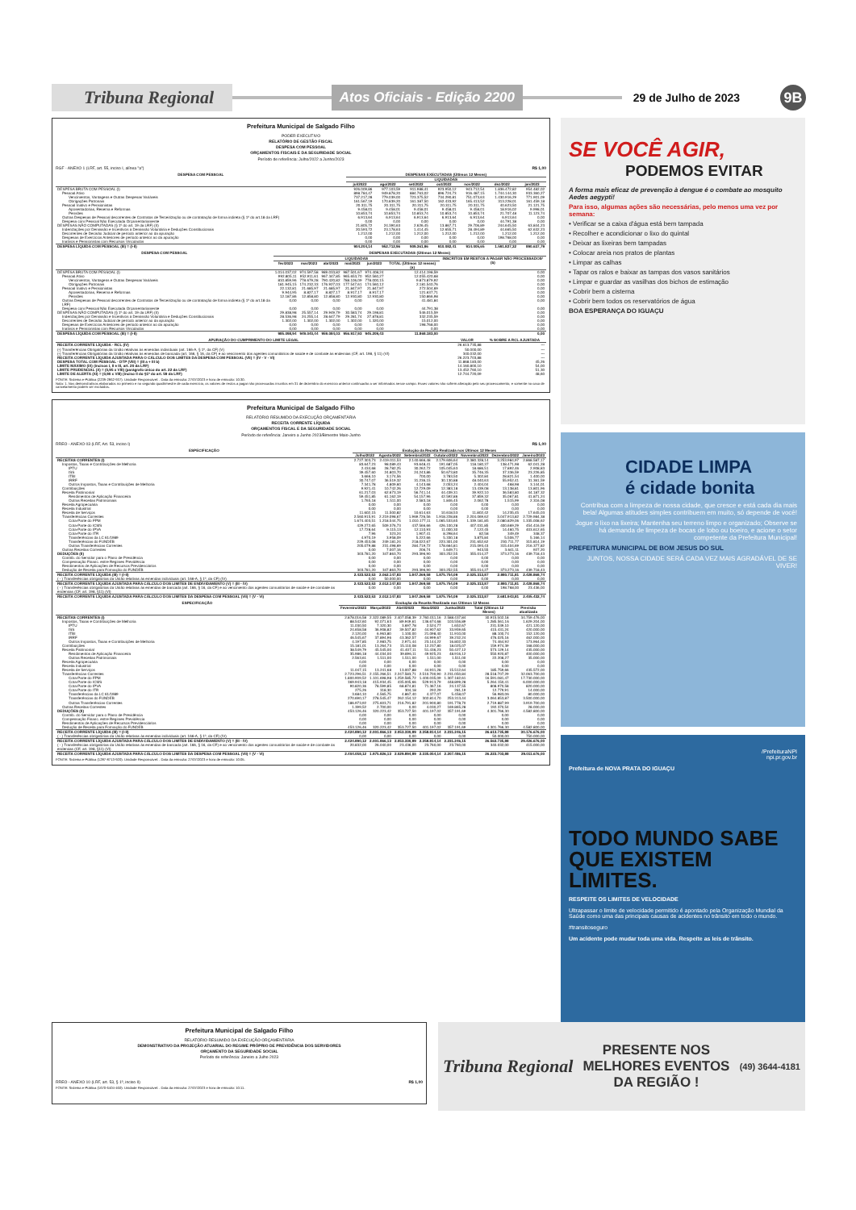Tribuna Regional
Atos Oficiais - Edição 2200
29 de Julho de 2023
9B
Prefeitura Municipal de Salgado Filho
PODER EXECUTIVO
RELATÓRIO DE GESTÃO FISCAL
DESPESA COM PESSOAL
ORÇAMENTOS FISCAIS E DA SEGURIDADE SOCIAL
Período de referência: Julho/2022 a Junho/2023
RGF - ANEXO 1 (LRF, art. 55, inciso I, alínea "a") R$ 1,00
| DESPESA COM PESSOAL | DESPESAS EXECUTADAS (Últimos 12 Meses) | | | | | | |
| --- | --- | --- | --- | --- | --- | --- | --- |
| | LIQUIDADAS | | | | | | |
| | jul/2022 | ago/2022 | set/2022 | out/2022 | nov/2022 | dez/2022 | jan/2023 |
| DESPESA BRUTA COM PESSOAL (I) | 926.009,86 | 977.103,59 | 911.988,41 | 923.950,12 | 943.712,54 | 1.836.472,82 | 954.482,02 |
| Pessoal Ativo | 898.784,47 | 949.878,20 | 884.763,02 | 896.724,73 | 916.487,15 | 1.744.144,30 | 933.360,27 |
| Vencimentos, Vantagens e Outras Despesas Variáveis | 737.217,28 | 779.039,00 | 723.375,52 | 734.290,81 | 751.073,63 | 1.430.916,29 | 771.901,09 |
| Obrigações Patronais | 161.567,19 | 170.839,20 | 161.387,50 | 162.433,92 | 165.413,52 | 313.228,01 | 161.459,18 |
| Pessoal Inativo e Pensionistas | 20.311,75 | 20.311,75 | 20.311,75 | 20.311,75 | 20.311,75 | 40.623,50 | 21.121,75 |
| Aposentadorias, Reserva e Reformas | 9.458,01 | 9.458,01 | 9.458,01 | 9.458,01 | 9.458,01 | 18.916,02 | 9.998,01 |
| Pensões | 10.853,74 | 10.853,74 | 10.853,74 | 10.853,74 | 10.853,74 | 21.707,48 | 11.123,74 |
| Outras Despesas de Pessoal decorrentes de Contratos de Terceirização ou de contratação de forma indireta (§ 1º do art.18 da LRF) | 6.913,64 | 6.913,64 | 6.913,64 | 6.913,64 | 6.913,64 | 6.913,64 | 0,00 |
| Despesa com Pessoal Não Executada Orçamentariamente | 0,00 | 0,00 | 0,00 | 0,00 | 0,00 | 44.791,38 | 0,00 |
| DESPESAS NÃO COMPUTADAS (§ 1º do art. 19 da LRF) (II) | 21.805,72 | 24.390,63 | 2.626,45 | 13.867,71 | 29.706,89 | 244.645,50 | 63.844,23 |
| Indenizações por Demissão e Incentivos à Demissão Voluntária e Deduções Constitucionais | 20.593,72 | 23.178,63 | 1.414,45 | 12.655,71 | 28.494,89 | 44.665,50 | 62.632,23 |
| Decorrentes de Decisão Judicial de período anterior ao da apuração | 1.212,00 | 1.212,00 | 1.212,00 | 1.212,00 | 1.212,00 | 1.212,00 | 1.212,00 |
| Despesas de Exercícios Anteriores de período anterior ao da apuração | 0,00 | 0,00 | 0,00 | 0,00 | 0,00 | 198.768,00 | 0,00 |
| Inativos e Pensionistas com Recursos Vinculados | 0,00 | 0,00 | 0,00 | 0,00 | 0,00 | 0,00 | 0,00 |
| DESPESA LÍQUIDA COM PESSOAL (III) = (I-II) | 904.204,14 | 952.712,96 | 909.361,96 | 910.082,41 | 914.005,65 | 1.591.827,32 | 890.637,79 |
| DESPESA COM PESSOAL | DESPESAS EXECUTADAS (Últimos 12 Meses) | | | | | | |
| --- | --- | --- | --- | --- | --- | --- | --- |
| | LIQUIDADAS | | | | | | INSCRITOS EM RESTOS A PAGAR NÃO PROCESSADOS¹ (b) |
| | fev/2023 | mar/2023 | abr/2023 | mai/2023 | jun/2023 | TOTAL (Últimos 12 meses) (a) | |
| DESPESA BRUTA COM PESSOAL (I) | 1.014.037,02 | 974.597,58 | 989.033,82 | 987.501,67 | 974.408,24 | 12.414.198,59 | 0,00 |
| Pessoal Ativo | 992.805,11 | 952.911,61 | 967.347,85 | 965.653,70 | 952.560,27 | 12.055.420,68 | 0,00 |
| Vencimentos, Vantagens e Outras Despesas Variáveis | 810.859,96 | 778.679,28 | 790.420,82 | 788.106,09 | 778.000,15 | 9.873.879,92 | 0,00 |
| Obrigações Patronais | 181.945,15 | 174.232,33 | 176.927,03 | 177.547,61 | 174.560,12 | 2.181.540,76 | 0,00 |
| Pessoal Inativo e Pensionistas | 22.132,81 | 21.685,97 | 21.685,97 | 21.847,97 | 21.847,97 | 272.504,69 | 0,00 |
| Aposentadorias, Reserva e Reformas | 9.944,95 | 8.827,17 | 8.827,17 | 8.917,17 | 8.917,17 | 121.637,71 | 0,00 |
| Pensões | 12.187,86 | 12.858,80 | 12.858,80 | 12.930,80 | 12.930,80 | 150.866,98 | 0,00 |
| Outras Despesas de Pessoal decorrentes de Contratos de Terceirização ou de contratação de forma indireta (§ 1º do art.18 da LRF) | 0,00 | 0,00 | 0,00 | 0,00 | 0,00 | 41.481,84 | 0,00 |
| Despesa com Pessoal Não Executada Orçamentariamente | 0,00 | 0,00 | 0,00 | 0,00 | 0,00 | 44.791,38 | 0,00 |
| DESPESAS NÃO COMPUTADAS (§ 1º do art. 19 da LRF) (II) | 29.838,98 | 25.557,14 | 29.949,79 | 30.583,74 | 29.198,81 | 546.015,59 | 0,00 |
| Indenizações por Demissão e Incentivos à Demissão Voluntária e Deduções Constitucionais | 28.536,98 | 24.255,14 | 28.647,79 | 29.281,74 | 27.878,81 | 332.235,59 | 0,00 |
| Decorrentes de Decisão Judicial de período anterior ao da apuração | 1.302,00 | 1.302,00 | 1.302,00 | 1.302,00 | 1.320,00 | 15.012,00 | 0,00 |
| Despesas de Exercícios Anteriores de período anterior ao da apuração | 0,00 | 0,00 | 0,00 | 0,00 | 0,00 | 198.768,00 | 0,00 |
| Inativos e Pensionistas com Recursos Vinculados | 0,00 | 0,00 | 0,00 | 0,00 | 0,00 | 0,00 | 0,00 |
| DESPESA LÍQUIDA COM PESSOAL (III) = (I-II) | 985.098,94 | 949.040,44 | 959.084,03 | 956.917,93 | 945.209,43 | 11.868.183,00 | 0,00 |
| APURAÇÃO DO CUMPRIMENTO DO LIMITE LEGAL | VALOR | % SOBRE A RCL AJUSTADA |
| --- | --- | --- |
| RECEITA CORRENTE LÍQUIDA - RCL (IV) | 26.613.735,88 | --- |
| (-) Transferências Obrigatórias da União relativas às emendas individuais (art. 166-A, § 1º, da CF) (V) | 50.000,00 | --- |
| (-) Transferências Obrigatórias da União relativas às emendas de bancada (art. 166, § 16, da CF) e ao vencimento dos agentes comunitários de saúde e de combate às endemias (CF, art. 198, § 11) (VI) | 340.032,00 | --- |
| RECEITA CORRENTE LÍQUIDA AJUSTADA PARA O CÁLCULO DOS LIMITES DA DESPESA COM PESSOAL (VII) = (IV - V - VI) | 26.223.703,88 | --- |
| DESPESA TOTAL COM PESSOAL - DTP (VIII) = (III a + III b) | 11.868.183,00 | 45,26 |
| LIMITE MÁXIMO (IX) (incisos I, II e III, art. 20 da LRF) | 14.160.800,10 | 54,00 |
| LIMITE PRUDENCIAL (X) = (0,95 x VIII) (parágrafo único do art. 22 da LRF) | 13.452.760,10 | 51,30 |
| LIMITE DE ALERTA (XI) = (0,90 x VIII) (inciso II do §1º do art. 59 da LRF) | 12.744.720,09 | 48,60 |
FONTE: Sistema e-Pública (2239-2862-937). Unidade Responsável: . Data da emissão: 27/07/2023 e hora de emissão: 10:30.
Nota: 1. Nos demonstrativos elaborados no primeiro e no segundo quadrimestre de cada exercício, os valores de restos a pagar não processados inscritos em 31 de dezembro do exercício anterior continuarão a ser informados nesse campo. Esses valores não sofrem alteração pelo seu processamento, e somente no caso de cancelamento podem ser excluídos.
Prefeitura Municipal de Salgado Filho
RELATÓRIO RESUMIDO DA EXECUÇÃO ORÇAMENTÁRIA
RECEITA CORRENTE LÍQUIDA
ORÇAMENTOS FISCAL E DA SEGURIDADE SOCIAL
Período de referência: Janeiro a Junho 2023/Bimestre Maio-Junho
RREO - ANEXO 03 (LRF, Art. 53, inciso I) R$ 1,00
| ESPECIFICAÇÃO | Evolução da Receita Realizada nos Últimos 12 Meses | | | | | | |
| --- | --- | --- | --- | --- | --- | --- | --- |
| | Julho/2022 | Agosto/2022 | Setembro/2022 | Outubro/2022 | Novembro/2022 | Dezembro/2022 | Janeiro/2023 |
| RECEITAS CORRENTES (I) | 2.727.303,73 | 2.419.011,53 | 2.140.666,48 | 2.179.606,64 | 2.380.328,14 | 3.253.984,97 | 2.868.587,17 |
| Impostos, Taxas e Contribuições de Melhoria | 83.647,23 | 98.089,43 | 93.648,41 | 191.687,05 | 118.180,37 | 138.471,98 | 62.041,28 |
| IPTU | 2.434,68 | 28.782,25 | 30.262,72 | 105.045,63 | 18.686,51 | 17.892,46 | 2.908,83 |
| ISS | 39.457,60 | 24.803,70 | 24.243,86 | 50.673,80 | 35.746,35 | 37.336,59 | 23.226,85 |
| ITBI | 3.666,10 | 3.174,56 | 700,00 | 3.783,50 | 5.302,84 | 28.821,54 | 1.400,00 |
| IRRF | 30.747,07 | 36.519,32 | 31.236,15 | 30.130,88 | 48.040,63 | 55.952,41 | 31.361,59 |
| Outros Impostos, Taxas e Contribuições de Melhoria | 7.341,78 | 4.809,60 | 4.143,68 | 2.053,24 | 2.404,04 | 468,98 | 3.144,01 |
| Contribuições | 9.921,41 | 10.742,26 | 12.729,09 | 12.383,18 | 13.439,08 | 13.138,81 | 13.801,96 |
| Receita Patrimonial | 61.217,03 | 62.673,19 | 56.741,14 | 44.439,31 | 39.922,10 | 36.583,80 | 44.187,32 |
| Rendimentos de Aplicação Financeira | 59.451,85 | 61.162,19 | 54.157,96 | 42.592,86 | 37.859,32 | 35.067,81 | 41.871,24 |
| Outras Receitas Patrimoniais | 1.765,18 | 1.511,00 | 2.583,18 | 1.846,45 | 2.062,78 | 1.515,99 | 2.316,08 |
| Receita Agropecuária | 0,00 | 0,00 | 0,00 | 0,00 | 0,00 | 0,00 | 0,00 |
| Receita Industrial | 0,00 | 0,00 | 0,00 | 0,00 | 0,00 | 0,00 | 0,00 |
| Receita de Serviços | 11.602,15 | 11.500,82 | 10.614,63 | 10.618,53 | 11.802,42 | 14.235,45 | 17.645,03 |
| Transferências Correntes | 2.560.915,91 | 2.219.098,67 | 1.969.726,56 | 1.918.228,86 | 2.204.069,62 | 3.047.913,82 | 2.729.984,38 |
| Cota-Parte do FPM | 1.674.403,51 | 1.218.544,75 | 1.010.177,11 | 1.065.533,65 | 1.339.181,85 | 2.080.829,06 | 1.335.008,62 |
| Cota-Parte do ICMS | 429.272,65 | 509.376,73 | 437.566,66 | 426.100,28 | 407.031,85 | 400.669,29 | 454.416,59 |
| Cota-Parte do IPVA | 17.728,64 | 9.115,13 | 12.110,93 | 11.000,30 | 7.122,45 | 14.460,75 | 403.612,65 |
| Cota-Parte do ITR | 7,96 | 323,24 | 1.907,41 | 8.298,64 | 82,58 | 349,49 | 348,37 |
| Transferências da LC 61/1989 | 4.970,19 | 3.958,09 | 5.222,66 | 5.330,18 | 3.875,84 | 5.506,77 | 5.166,14 |
| Transferências do FUNDEB | 229.453,08 | 249.181,24 | 218.022,67 | 223.301,00 | 231.652,62 | 230.711,77 | 315.814,19 |
| Outras Transferências Correntes | 205.079,88 | 231.498,69 | 284.719,72 | 178.664,81 | 215.093,43 | 315.404,69 | 216.377,82 |
| Outras Receitas Correntes | 0,00 | 7.007,16 | 206,74 | 1.649,71 | 943,55 | 3.641,11 | 927,20 |
| DEDUÇÕES (II) | 303.781,20 | 347.863,70 | 293.396,90 | 303.252,55 | 355.014,27 | 373.273,16 | 439.718,43 |
| Contrib. do Servidor para o Plano de Previdência | 0,00 | 0,00 | 0,00 | 0,00 | 0,00 | 0,00 | 0,00 |
| Compensação Financ. entre Regimes Previdência | 0,00 | 0,00 | 0,00 | 0,00 | 0,00 | 0,00 | 0,00 |
| Rendimentos de Aplicações de Recursos Previdenciários | 0,00 | 0,00 | 0,00 | 0,00 | 0,00 | 0,00 | 0,00 |
| Dedução de Receita para Formação do FUNDEB | 303.781,20 | 347.863,70 | 293.396,90 | 303.252,55 | 355.014,27 | 373.273,16 | 439.718,43 |
| RECEITA CORRENTE LÍQUIDA (III) = (I-II) | 2.423.522,53 | 2.062.147,83 | 1.847.269,58 | 1.875.754,09 | 2.025.313,87 | 2.880.711,81 | 2.428.868,74 |
| ( - ) Transferências obrigatórias da União relativas às emendas individuais (art. 166-A, § 1º, da CF) (IV) | 0,00 | 50.000,00 | 0,00 | 0,00 | 0,00 | 0,00 | 0,00 |
| RECEITA CORRENTE LÍQUIDA AJUSTADA PARA CÁLCULO DOS LIMITES DE ENDIVIDAMENTO (V) = (III - IV) | 2.423.522,53 | 2.012.147,83 | 1.847.269,58 | 1.875.754,09 | 2.025.313,87 | 2.880.711,81 | 2.428.868,74 |
| ( - ) Transferências obrigatórias da União relativas às emendas de bancada (art. 166, § 16, da CF) e ao vencimento dos agentes comunitários de saúde e de combate às endemias (CF, art. 198, §11) (VI) | 0,00 | 0,00 | 0,00 | 0,00 | 0,00 | 198.768,00 | 23.436,00 |
| RECEITA CORRENTE LÍQUIDA AJUSTADA PARA CÁLCULO DOS LIMITES DA DESPESA COM PESSOAL (VII) = (V - VI) | 2.423.522,53 | 2.012.147,83 | 1.847.269,58 | 1.875.754,09 | 2.025.313,87 | 2.681.943,81 | 2.405.432,74 |
| ESPECIFICAÇÃO | Evolução da Receita Realizada nos Últimos 12 Meses | | | | | | |
| --- | --- | --- | --- | --- | --- | --- | --- |
| | Fevereiro/2023 | Março/2023 | Abril/2023 | Maio/2023 | Junho/2023 | Total (Últimos 12 Meses) | Previsão atualizada |
| RECEITAS CORRENTES (I) | 2.878.016,58 | 2.322.089,55 | 2.407.058,39 | 2.760.011,16 | 2.588.437,84 | 30.915.502,18 | 34.759.476,00 |
| Impostos, Taxas e Contribuições de Melhoria | 88.542,60 | 92.071,63 | 89.949,61 | 136.674,68 | 103.556,89 | 1.285.561,16 | 1.629.204,00 |
| IPTU | 11.030,50 | 7.320,30 | 3.697,78 | 2.524,77 | 1.652,67 | 231.539,10 | 421.120,00 |
| ISS | 24.658,58 | 36.908,82 | 39.507,82 | 44.907,62 | 33.959,65 | 415.431,24 | 420.000,00 |
| ITBI | 2.120,00 | 6.963,80 | 1.100,00 | 21.098,40 | 11.910,00 | 88.100,74 | 152.120,00 |
| IRRF | 46.545,67 | 37.894,96 | 43.362,57 | 44.999,67 | 39.232,24 | 476.025,16 | 462.000,00 |
| Outros Impostos, Taxas e Contribuições de Melhoria | 4.197,85 | 2.983,75 | 2.971,44 | 23.144,22 | 16.802,33 | 74.464,92 | 173.964,00 |
| Contribuições | 15.181,01 | 13.264,73 | 15.110,08 | 12.237,80 | 18.025,07 | 159.974,39 | 168.000,00 |
| Receita Patrimonial | 38.549,79 | 45.545,00 | 41.407,11 | 51.436,23 | 50.427,12 | 573.129,14 | 435.000,00 |
| Rendimentos de Aplicação Financeira | 35.986,18 | 44.034,00 | 39.896,11 | 49.925,23 | 48.916,12 | 550.920,87 | 400.000,00 |
| Outras Receitas Patrimoniais | 2.563,61 | 1.511,00 | 1.511,00 | 1.511,00 | 1.511,00 | 22.208,27 | 35.000,00 |
| Receita Agropecuária | 0,00 | 0,00 | 0,00 | 0,00 | 0,00 | 0,00 | 0,00 |
| Receita Industrial | 0,00 | 0,00 | 0,00 | 0,00 | 0,00 | 0,00 | 0,00 |
| Receita de Serviços | 11.047,15 | 13.241,68 | 13.007,88 | 44.931,28 | 15.512,64 | 185.759,66 | 435.572,00 |
| Transferências Correntes | 2.723.296,51 | 2.155.266,51 | 2.247.583,71 | 2.510.700,90 | 2.231.050,84 | 28.518.707,29 | 32.063.700,00 |
| Cota-Parte do FPM | 1.800.909,52 | 1.101.698,98 | 1.259.585,72 | 1.400.035,09 | 1.307.182,61 | 16.591.081,47 | 17.730.000,00 |
| Cota-Parte do ICMS | 369.943,18 | 415.934,45 | 435.005,66 | 529.913,79 | 448.899,28 | 5.264.150,41 | 6.000.000,00 |
| Cota-Parte do IPVA | 90.820,36 | 78.599,85 | 68.874,81 | 71.367,16 | 24.137,55 | 808.970,58 | 820.000,00 |
| Cota-Parte do ITR | 275,26 | 318,30 | 304,18 | 292,29 | 281,19 | 12.779,91 | 14.000,00 |
| Transferências da LC 61/1989 | 3.684,10 | 4.565,75 | 4.867,40 | 4.377,07 | 5.458,07 | 56.983,06 | 80.000,00 |
| Transferências do FUNDEB | 270.690,17 | 278.545,47 | 262.154,12 | 302.814,70 | 253.313,44 | 3.064.853,87 | 3.500.000,00 |
| Outras Transferências Correntes | 186.973,92 | 275.603,71 | 216.791,82 | 201.900,80 | 191.778,70 | 2.719.887,99 | 3.919.700,00 |
| Outras Receitas Correntes | 1.399,52 | 2.700,00 | 0,00 | 4.030,27 | 169.865,28 | 192.370,54 | 28.000,00 |
| DEDUÇÕES (II) | 453.126,46 | 320.223,42 | 353.727,50 | 401.197,02 | 357.191,69 | 4.301.766,30 | 4.582.800,00 |
| Contrib. do Servidor para o Plano de Previdência | 0,00 | 0,00 | 0,00 | 0,00 | 0,00 | 0,00 | 0,00 |
| Compensação Financ. entre Regimes Previdência | 0,00 | 0,00 | 0,00 | 0,00 | 0,00 | 0,00 | 0,00 |
| Rendimentos de Aplicações de Recursos Previdenciários | 0,00 | 0,00 | 0,00 | 0,00 | 0,00 | 0,00 | 0,00 |
| Dedução de Receita para Formação do FUNDEB | 453.126,46 | 320.223,42 | 353.727,50 | 401.197,02 | 357.191,69 | 4.301.766,30 | 4.582.800,00 |
| RECEITA CORRENTE LÍQUIDA (III) = (I-II) | 2.424.890,12 | 2.001.866,13 | 2.053.330,89 | 2.358.814,14 | 2.231.246,15 | 26.613.735,88 | 30.176.676,00 |
| ( - ) Transferências obrigatórias da União relativas às emendas individuais (art. 166-A, § 1º, da CF) (IV) | 0,00 | 0,00 | 0,00 | 0,00 | 0,00 | 50.000,00 | 750.000,00 |
| RECEITA CORRENTE LÍQUIDA AJUSTADA PARA CÁLCULO DOS LIMITES DE ENDIVIDAMENTO (V) = (III - IV) | 2.424.890,12 | 2.001.866,13 | 2.053.330,89 | 2.358.814,14 | 2.231.246,15 | 26.563.735,88 | 29.426.676,00 |
| ( - ) Transferências obrigatórias da União relativas às emendas de bancada (art. 166, § 16, da CF) e ao vencimento dos agentes comunitários de saúde e de combate às endemias (CF, art. 198, §11) (VI) | 20.832,00 | 26.040,00 | 23.436,00 | 23.760,00 | 23.760,00 | 340.032,00 | 415.000,00 |
| RECEITA CORRENTE LÍQUIDA AJUSTADA PARA CÁLCULO DOS LIMITES DA DESPESA COM PESSOAL (VII) = (V - VI) | 2.404.058,12 | 1.975.826,13 | 2.029.894,89 | 2.335.054,14 | 2.207.486,15 | 26.223.703,88 | 29.011.676,00 |
FONTE: Sistema e-Pública (1287-8713-920). Unidade Responsável: . Data da emissão: 27/07/2023 e hora de emissão: 10:05.
SE VOCÊ AGIR,
PODEMOS EVITAR
A forma mais eficaz de prevenção à dengue é o combate ao mosquito Aedes aegypti!
Para isso, algumas ações são necessárias, pelo menos uma vez por semana:
• Verificar se a caixa d'água está bem tampada
• Recolher e acondicionar o lixo do quintal
• Deixar as lixeiras bem tampadas
• Colocar areia nos pratos de plantas
• Limpar as calhas
• Tapar os ralos e baixar as tampas dos vasos sanitários
• Limpar e guardar as vasilhas dos bichos de estimação
• Cobrir bem a cisterna
• Cobrir bem todos os reservatórios de água
BOA ESPERANÇA DO IGUAÇU
CIDADE LIMPA
é cidade bonita
Contribua com a limpeza de nossa cidade, que cresce e está cada dia mais bela! Algumas atitudes simples contribuem em muito, só depende de você!
Jogue o lixo na lixeira; Mantenha seu terreno limpo e organizado; Observe se há demanda de limpeza de bocas de lobo ou boeiro, e acione o setor competente da Prefeitura Municipal!
PREFEITURA MUNICIPAL DE BOM JESUS DO SUL
JUNTOS, NOSSA CIDADE SERÁ CADA VEZ MAIS AGRADÁVEL DE SE VIVER!
/PrefeituraNPI
npi.pr.gov.br
Prefeitura de NOVA PRATA DO IGUAÇU
TODO MUNDO SABE QUE EXISTEM LIMITES.
RESPEITE OS LIMITES DE VELOCIDADE
Ultrapassar o limite de velocidade permitido é apontado pela Organização Mundial da Saúde como uma das principais causas de acidentes no trânsito em todo o mundo.
#transitoseguro
Um acidente pode mudar toda uma vida. Respeite as leis de trânsito.
Prefeitura Municipal de Salgado Filho
RELATÓRIO RESUMIDO DA EXECUÇÃO ORÇAMENTÁRIA
DEMONSTRATIVO DA PROJEÇÃO ATUARIAL DO REGIME PRÓPRIO DE PREVIDÊNCIA DOS SERVIDORES
ORÇAMENTO DA SEGURIDADE SOCIAL
Período de referência: Janeiro a Julho 2023
RREO - ANEXO 10 (LRF, art. 53, § 1º, inciso II) R$ 1,00
FONTE: Sistema e-Pública (1670-6404-460). Unidade Responsável: . Data da emissão: 27/07/2023 e hora de emissão: 10:11.
Tribuna Regional PRESENTE NOS
MELHORES EVENTOS
DA REGIÃO ! (49) 3644-4181